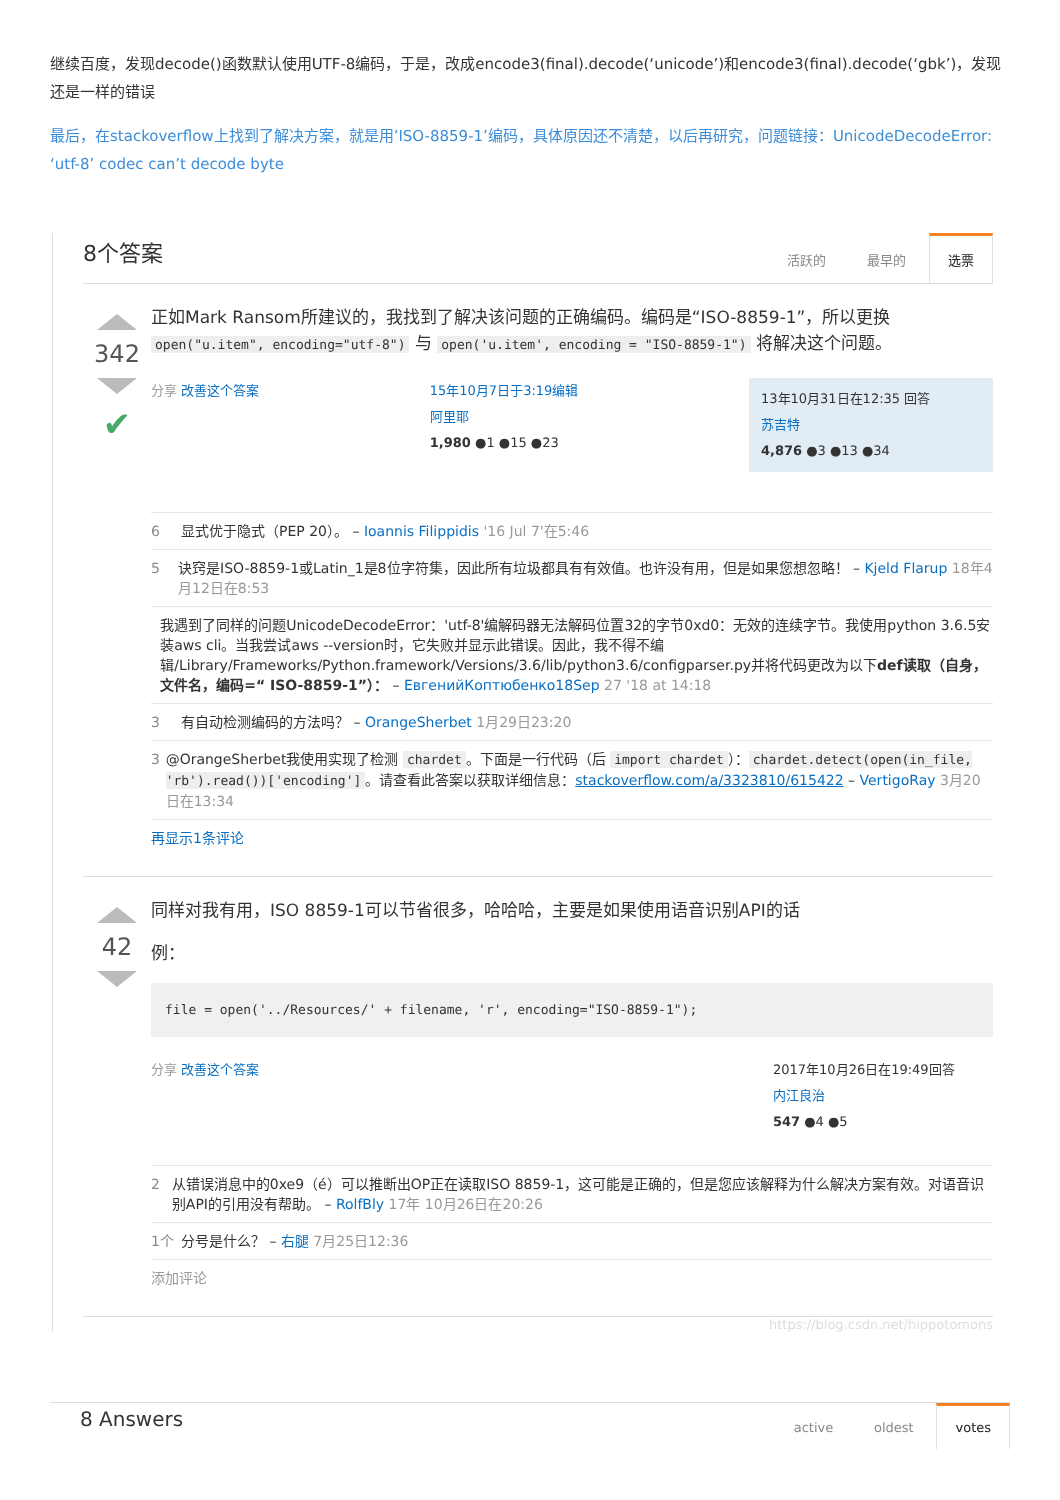继续百度，发现decode()函数默认使用UTF-8编码，于是，改成encode3(final).decode(‘unicode’)和encode3(final).decode(‘gbk’)，发现还是一样的错误
最后，在stackoverflow上找到了解决方案，就是用’ISO-8859-1’编码，具体原因还不清楚，以后再研究，问题链接：UnicodeDecodeError: ‘utf-8’ codec can’t decode byte
8个答案
活跃的 最早的 选票
342
✔
正如Mark Ransom所建议的，我找到了解决该问题的正确编码。编码是“ISO-8859-1”，所以更换 open("u.item", encoding="utf-8") 与 open('u.item', encoding = "ISO-8859-1") 将解决这个问题。
分享 改善这个答案 15年10月7日于3:19编辑
阿里耶
1,980 ●1 ●15 ●23
13年10月31日在12:35 回答
苏吉特
4,876 ●3 ●13 ●34
6 显式优于隐式（PEP 20）。 – Ioannis Filippidis '16 Jul 7'在5:46
5 诀窍是ISO-8859-1或Latin_1是8位字符集，因此所有垃圾都具有有效值。也许没有用，但是如果您想忽略！ – Kjeld Flarup 18年4月12日在8:53
我遇到了同样的问题UnicodeDecodeError：'utf-8'编解码器无法解码位置32的字节0xd0：无效的连续字节。我使用python 3.6.5安装aws cli。当我尝试aws --version时，它失败并显示此错误。因此，我不得不编辑/Library/Frameworks/Python.framework/Versions/3.6/lib/python3.6/configparser.py并将代码更改为以下def读取（自身，文件名，编码=“ ISO-8859-1”）： – ЕвгенийКоптюбенко18Sep 27 '18 at 14:18
3 有自动检测编码的方法吗？ – OrangeSherbet 1月29日23:20
3 @OrangeSherbet我使用实现了检测 chardet 。下面是一行代码（后 import chardet ）： chardet.detect(open(in_file, 'rb').read())['encoding'] 。请查看此答案以获取详细信息：stackoverflow.com/a/3323810/615422 – VertigoRay 3月20日在13:34
再显示1条评论
42
同样对我有用，ISO 8859-1可以节省很多，哈哈哈，主要是如果使用语音识别API的话
例：
file = open('../Resources/' + filename, 'r', encoding="ISO-8859-1");
分享 改善这个答案 2017年10月26日在19:49回答
内江良治
547 ●4 ●5
2 从错误消息中的0xe9（é）可以推断出OP正在读取ISO 8859-1，这可能是正确的，但是您应该解释为什么解决方案有效。对语音识别API的引用没有帮助。 – RolfBly 17年 10月26日在20:26
1个 分号是什么？ – 右腿 7月25日12:36
添加评论
https://blog.csdn.net/hippotomons
8 Answers
active oldest votes